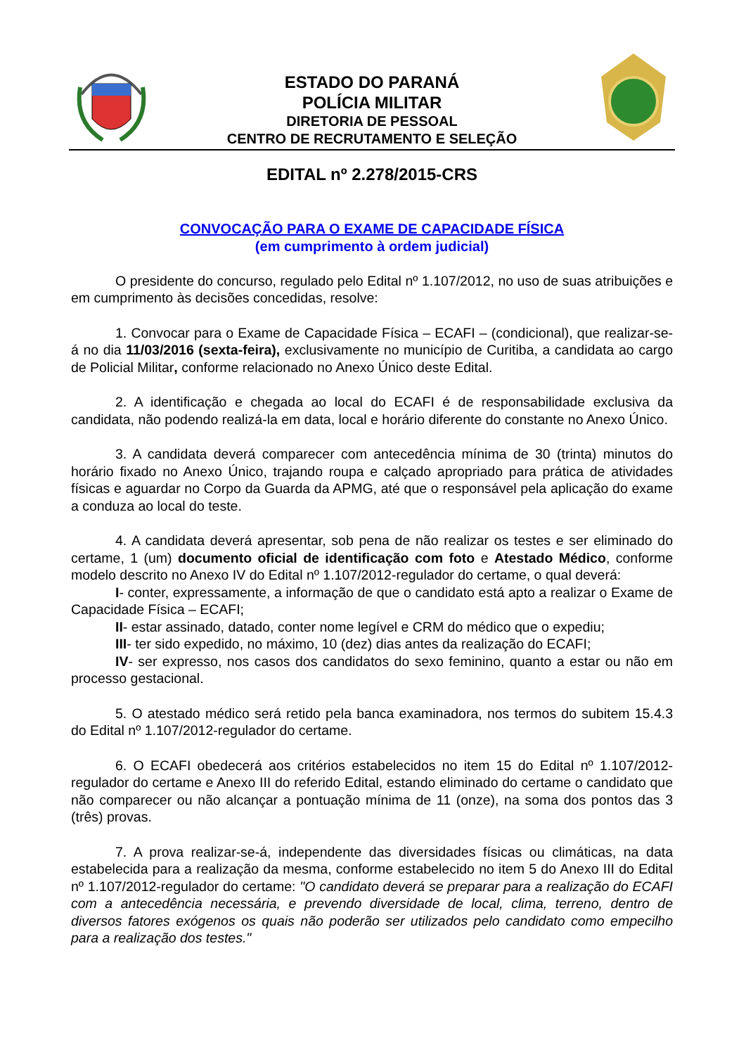ESTADO DO PARANÁ
POLÍCIA MILITAR
DIRETORIA DE PESSOAL
CENTRO DE RECRUTAMENTO E SELEÇÃO
EDITAL nº 2.278/2015-CRS
CONVOCAÇÃO PARA O EXAME DE CAPACIDADE FÍSICA
(em cumprimento à ordem judicial)
O presidente do concurso, regulado pelo Edital nº 1.107/2012, no uso de suas atribuições e em cumprimento às decisões concedidas, resolve:
1. Convocar para o Exame de Capacidade Física – ECAFI – (condicional), que realizar-se-á no dia 11/03/2016 (sexta-feira), exclusivamente no município de Curitiba, a candidata ao cargo de Policial Militar, conforme relacionado no Anexo Único deste Edital.
2. A identificação e chegada ao local do ECAFI é de responsabilidade exclusiva da candidata, não podendo realizá-la em data, local e horário diferente do constante no Anexo Único.
3. A candidata deverá comparecer com antecedência mínima de 30 (trinta) minutos do horário fixado no Anexo Único, trajando roupa e calçado apropriado para prática de atividades físicas e aguardar no Corpo da Guarda da APMG, até que o responsável pela aplicação do exame a conduza ao local do teste.
4. A candidata deverá apresentar, sob pena de não realizar os testes e ser eliminado do certame, 1 (um) documento oficial de identificação com foto e Atestado Médico, conforme modelo descrito no Anexo IV do Edital nº 1.107/2012-regulador do certame, o qual deverá:
I- conter, expressamente, a informação de que o candidato está apto a realizar o Exame de Capacidade Física – ECAFI;
II- estar assinado, datado, conter nome legível e CRM do médico que o expediu;
III- ter sido expedido, no máximo, 10 (dez) dias antes da realização do ECAFI;
IV- ser expresso, nos casos dos candidatos do sexo feminino, quanto a estar ou não em processo gestacional.
5. O atestado médico será retido pela banca examinadora, nos termos do subitem 15.4.3 do Edital nº 1.107/2012-regulador do certame.
6. O ECAFI obedecerá aos critérios estabelecidos no item 15 do Edital nº 1.107/2012-regulador do certame e Anexo III do referido Edital, estando eliminado do certame o candidato que não comparecer ou não alcançar a pontuação mínima de 11 (onze), na soma dos pontos das 3 (três) provas.
7. A prova realizar-se-á, independente das diversidades físicas ou climáticas, na data estabelecida para a realização da mesma, conforme estabelecido no item 5 do Anexo III do Edital nº 1.107/2012-regulador do certame: "O candidato deverá se preparar para a realização do ECAFI com a antecedência necessária, e prevendo diversidade de local, clima, terreno, dentro de diversos fatores exógenos os quais não poderão ser utilizados pelo candidato como empecilho para a realização dos testes."